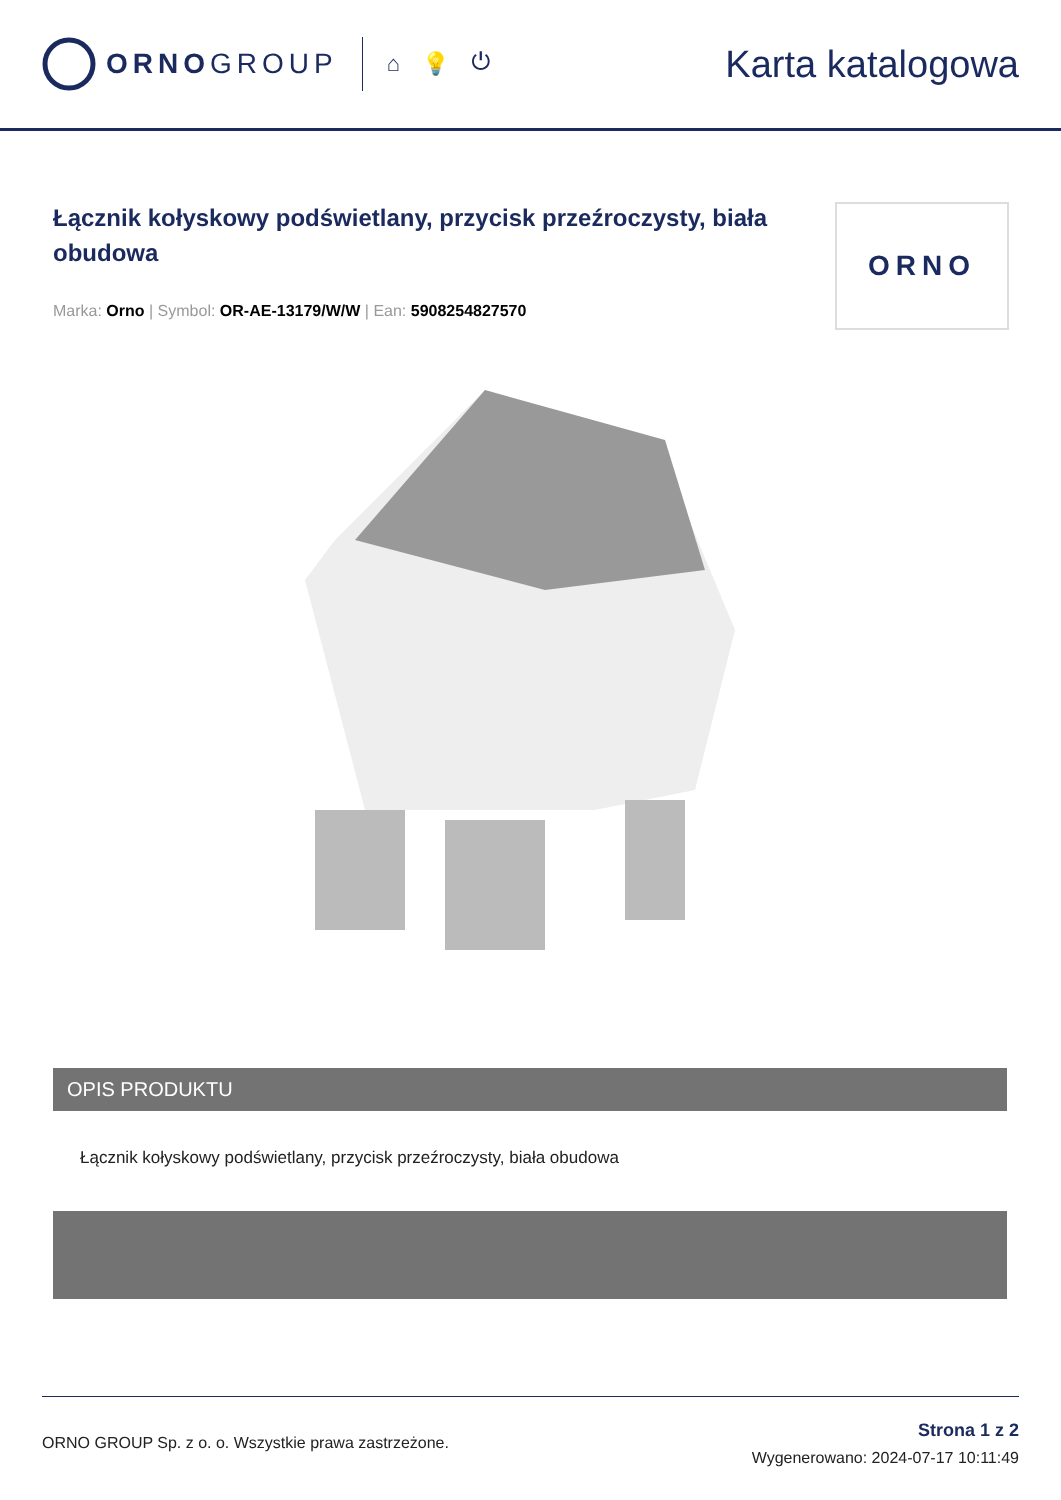ORNOGROUP
⌂ 💡 ⏻
Karta katalogowa
Łącznik kołyskowy podświetlany, przycisk przeźroczysty, biała obudowa
Marka: Orno | Symbol: OR-AE-13179/W/W | Ean: 5908254827570
ORNO
OPIS PRODUKTU
Łącznik kołyskowy podświetlany, przycisk przeźroczysty, biała obudowa
ORNO GROUP Sp. z o. o. Wszystkie prawa zastrzeżone.
Strona 1 z 2
Wygenerowano: 2024-07-17 10:11:49